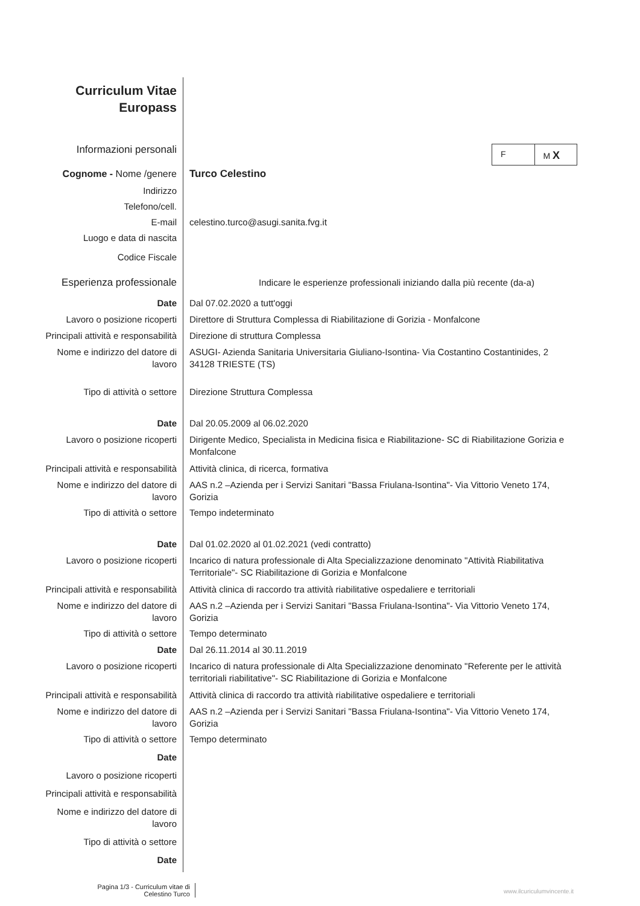Curriculum Vitae
Europass
Informazioni personali
Cognome - Nome /genere Turco Celestino
Indirizzo
Telefono/cell.
E-mail celestino.turco@asugi.sanita.fvg.it
Luogo e data di nascita
Codice Fiscale
Esperienza professionale
Indicare le esperienze professionali iniziando dalla più recente (da-a)
Date Dal 07.02.2020 a tutt'oggi
Lavoro o posizione ricoperti
Direttore di Struttura Complessa di Riabilitazione di Gorizia - Monfalcone
Principali attività e responsabilità
Direzione di struttura Complessa
Nome e indirizzo del datore di lavoro
ASUGI- Azienda Sanitaria Universitaria Giuliano-Isontina- Via Costantino Costantinides, 2
34128 TRIESTE (TS)
Tipo di attività o settore
Direzione Struttura Complessa
Date Dal 20.05.2009 al 06.02.2020
Lavoro o posizione ricoperti
Dirigente Medico, Specialista in Medicina fisica e Riabilitazione- SC di Riabilitazione Gorizia e Monfalcone
Principali attività e responsabilità
Attività clinica, di ricerca, formativa
Nome e indirizzo del datore di lavoro
AAS n.2 –Azienda per i Servizi Sanitari "Bassa Friulana-Isontina"- Via Vittorio Veneto 174, Gorizia
Tipo di attività o settore
Tempo indeterminato
Date Dal 01.02.2020 al 01.02.2021 (vedi contratto)
Lavoro o posizione ricoperti
Incarico di natura professionale di Alta Specializzazione denominato "Attività Riabilitativa Territoriale"- SC Riabilitazione di Gorizia e Monfalcone
Principali attività e responsabilità
Attività clinica di raccordo tra attività riabilitative ospedaliere e territoriali
Nome e indirizzo del datore di lavoro
AAS n.2 –Azienda per i Servizi Sanitari "Bassa Friulana-Isontina"- Via Vittorio Veneto 174, Gorizia
Tipo di attività o settore
Tempo determinato
Date Dal 26.11.2014 al 30.11.2019
Lavoro o posizione ricoperti
Incarico di natura professionale di Alta Specializzazione denominato "Referente per le attività territoriali riabilitative"- SC Riabilitazione di Gorizia e Monfalcone
Principali attività e responsabilità
Attività clinica di raccordo tra attività riabilitative ospedaliere e territoriali
Nome e indirizzo del datore di lavoro
AAS n.2 –Azienda per i Servizi Sanitari "Bassa Friulana-Isontina"- Via Vittorio Veneto 174, Gorizia
Tipo di attività o settore
Tempo determinato
Date
Lavoro o posizione ricoperti
Principali attività e responsabilità
Nome e indirizzo del datore di lavoro
Tipo di attività o settore
Date
F M X
Pagina 1/3 - Curriculum vitae di
Celestino Turco
www.ilcuriculumvincente.it